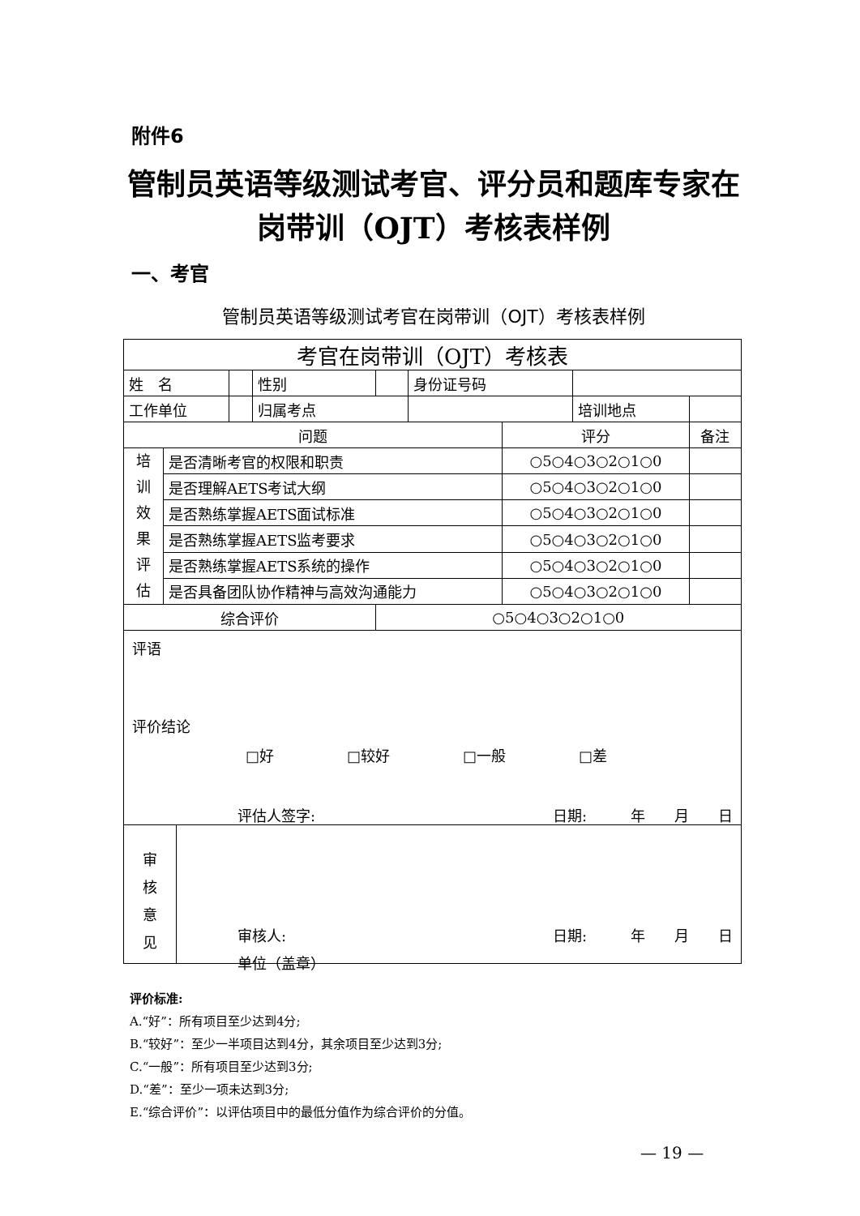附件6
管制员英语等级测试考官、评分员和题库专家在岗带训（OJT）考核表样例
一、考官
管制员英语等级测试考官在岗带训（OJT）考核表样例
| 考官在岗带训（OJT）考核表 | | | | | | | | | |
| 姓 名 | | | 性别 | | 身份证号码 | | | | |
| 工作单位 | | | 归属考点 | | | | 培训地点 | | |
| 问题 | | | | | | 评分 | | | 备注 |
| 培 训 效 果 评 估 | 是否清晰考官的权限和职责 | | | | | ○5○4○3○2○1○0 | | | |
| | 是否理解AETS考试大纲 | | | | | ○5○4○3○2○1○0 | | | |
| | 是否熟练掌握AETS面试标准 | | | | | ○5○4○3○2○1○0 | | | |
| | 是否熟练掌握AETS监考要求 | | | | | ○5○4○3○2○1○0 | | | |
| | 是否熟练掌握AETS系统的操作 | | | | | ○5○4○3○2○1○0 | | | |
| | 是否具备团队协作精神与高效沟通能力 | | | | | ○5○4○3○2○1○0 | | | |
| 综合评价 | | | | ○5○4○3○2○1○0 | | | | | |
评语
评价结论
□好 □较好 □一般 □差
评估人签字: 日期:　　　年　　月　　日
审
核
意
见
审核人: 日期:　　　年　　月　　日
单位（盖章）
评价标准:
A.“好”：所有项目至少达到4分;
B.“较好”：至少一半项目达到4分，其余项目至少达到3分;
C.“一般”：所有项目至少达到3分;
D.“差”：至少一项未达到3分;
E.“综合评价”：以评估项目中的最低分值作为综合评价的分值。
— 19 —